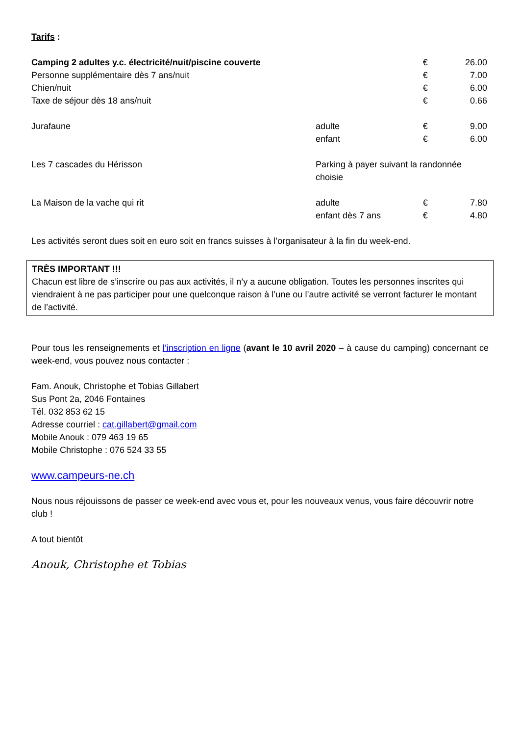Tarifs :
| Camping 2 adultes y.c. électricité/nuit/piscine couverte | | € | 26.00 |
| Personne supplémentaire dès 7 ans/nuit | | € | 7.00 |
| Chien/nuit | | € | 6.00 |
| Taxe de séjour dès 18 ans/nuit | | € | 0.66 |
| Jurafaune | adulte | € | 9.00 |
| | enfant | € | 6.00 |
| Les 7 cascades du Hérisson | Parking à payer suivant la randonnée choisie | | |
| La Maison de la vache qui rit | adulte | € | 7.80 |
| | enfant dès 7 ans | € | 4.80 |
Les activités seront dues soit en euro soit en francs suisses à l’organisateur à la fin du week-end.
TRÈS IMPORTANT !!!
Chacun est libre de s’inscrire ou pas aux activités, il n’y a aucune obligation. Toutes les personnes inscrites qui viendraient à ne pas participer pour une quelconque raison à l’une ou l’autre activité se verront facturer le montant de l’activité.
Pour tous les renseignements et l’inscription en ligne (avant le 10 avril 2020 – à cause du camping) concernant ce week-end, vous pouvez nous contacter :
Fam. Anouk, Christophe et Tobias Gillabert
Sus Pont 2a, 2046 Fontaines
Tél. 032 853 62 15
Adresse courriel : cat.gillabert@gmail.com
Mobile Anouk : 079 463 19 65
Mobile Christophe : 076 524 33 55
www.campeurs-ne.ch
Nous nous réjouissons de passer ce week-end avec vous et, pour les nouveaux venus, vous faire découvrir notre club !
A tout bientôt
Anouk, Christophe et Tobias